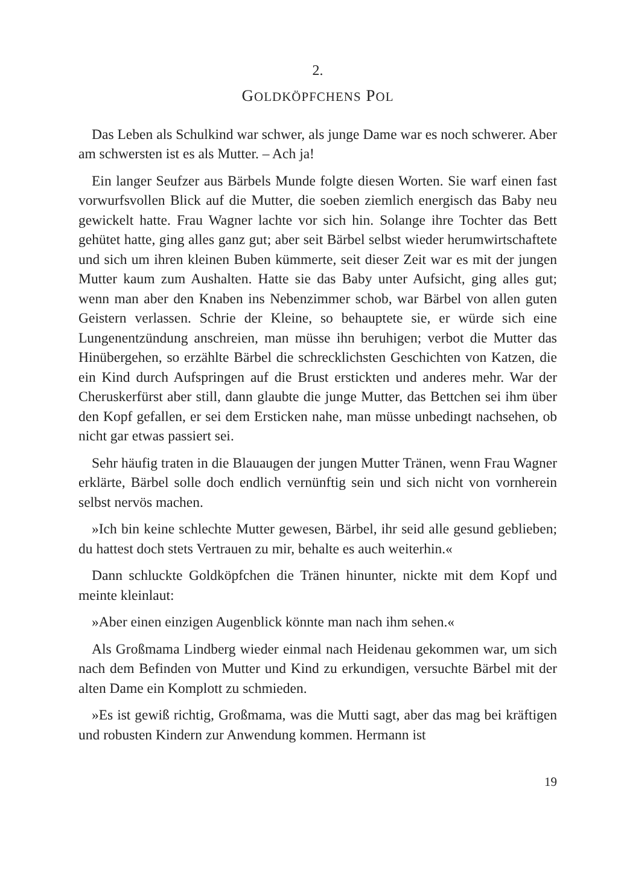2.
GOLDKÖPFCHENS POL
Das Leben als Schulkind war schwer, als junge Dame war es noch schwerer. Aber am schwersten ist es als Mutter. – Ach ja!
Ein langer Seufzer aus Bärbels Munde folgte diesen Worten. Sie warf einen fast vorwurfsvollen Blick auf die Mutter, die soeben ziemlich energisch das Baby neu gewickelt hatte. Frau Wagner lachte vor sich hin. Solange ihre Tochter das Bett gehütet hatte, ging alles ganz gut; aber seit Bärbel selbst wieder herumwirtschaftete und sich um ihren kleinen Buben kümmerte, seit dieser Zeit war es mit der jungen Mutter kaum zum Aushalten. Hatte sie das Baby unter Aufsicht, ging alles gut; wenn man aber den Knaben ins Nebenzimmer schob, war Bärbel von allen guten Geistern verlassen. Schrie der Kleine, so behauptete sie, er würde sich eine Lungenentzündung anschreien, man müsse ihn beruhigen; verbot die Mutter das Hinübergehen, so erzählte Bärbel die schrecklichsten Geschichten von Katzen, die ein Kind durch Aufspringen auf die Brust erstickten und anderes mehr. War der Cheruskerfürst aber still, dann glaubte die junge Mutter, das Bettchen sei ihm über den Kopf gefallen, er sei dem Ersticken nahe, man müsse unbedingt nachsehen, ob nicht gar etwas passiert sei.
Sehr häufig traten in die Blauaugen der jungen Mutter Tränen, wenn Frau Wagner erklärte, Bärbel solle doch endlich vernünftig sein und sich nicht von vornherein selbst nervös machen.
»Ich bin keine schlechte Mutter gewesen, Bärbel, ihr seid alle gesund geblieben; du hattest doch stets Vertrauen zu mir, behalte es auch weiterhin.«
Dann schluckte Goldköpfchen die Tränen hinunter, nickte mit dem Kopf und meinte kleinlaut:
»Aber einen einzigen Augenblick könnte man nach ihm sehen.«
Als Großmama Lindberg wieder einmal nach Heidenau gekommen war, um sich nach dem Befinden von Mutter und Kind zu erkundigen, versuchte Bärbel mit der alten Dame ein Komplott zu schmieden.
»Es ist gewiß richtig, Großmama, was die Mutti sagt, aber das mag bei kräftigen und robusten Kindern zur Anwendung kommen. Hermann ist
19